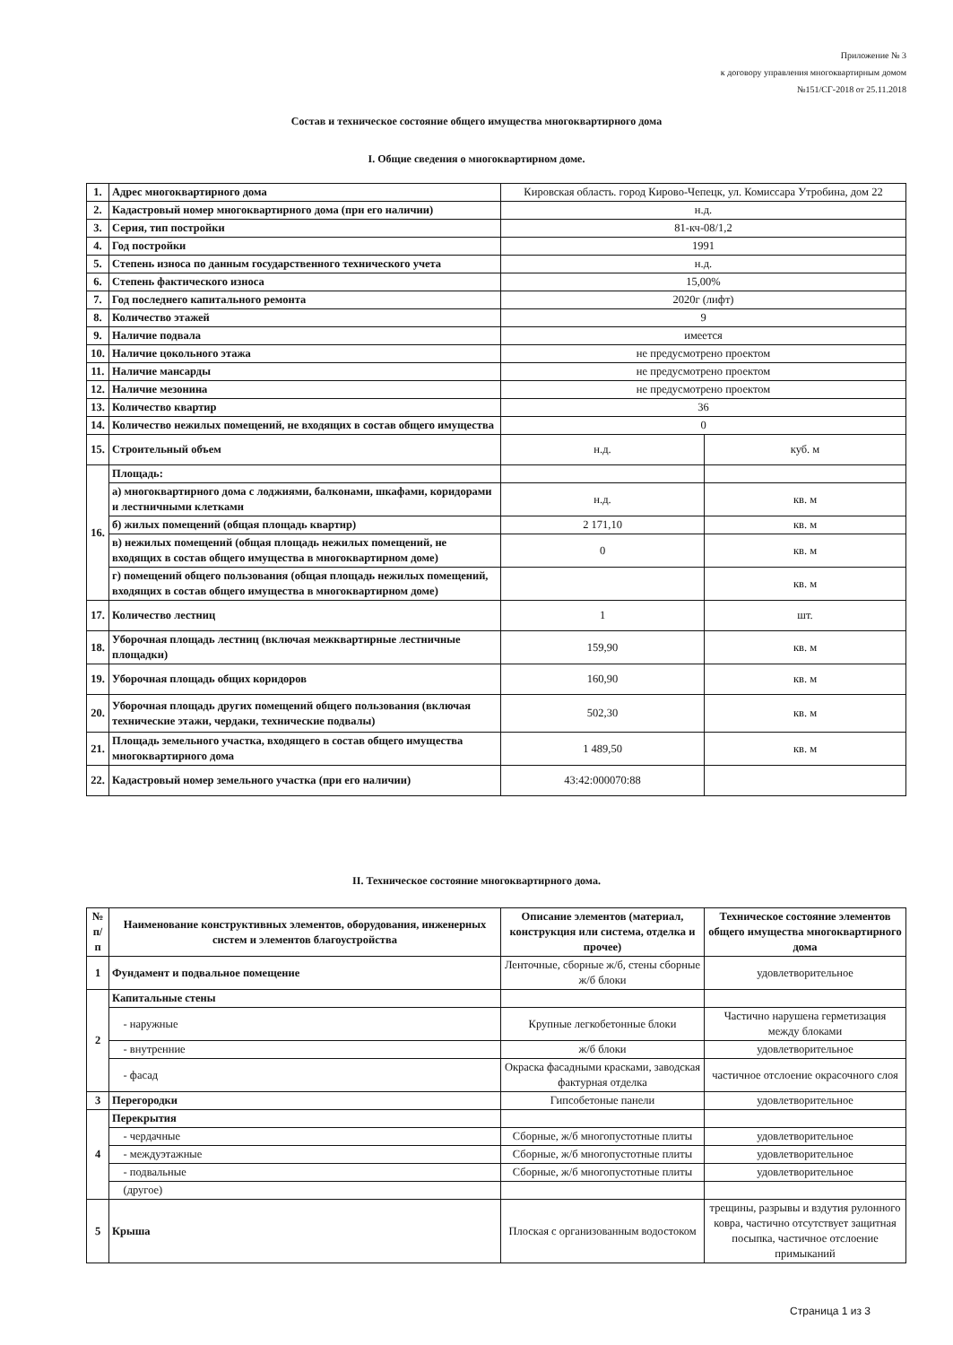Приложение № 3
к договору управления многоквартирным домом
№151/СГ-2018 от 25.11.2018
Состав и техническое состояние общего имущества многоквартирного дома
I. Общие сведения о многоквартирном доме.
| 1. | Адрес многоквартирного дома | Кировская область. город Кирово-Чепецк, ул. Комиссара Утробина, дом 22 | |
| 2. | Кадастровый номер многоквартирного дома (при его наличии) | н.д. | |
| 3. | Серия, тип постройки | 81-кч-08/1,2 | |
| 4. | Год постройки | 1991 | |
| 5. | Степень износа по данным государственного технического учета | н.д. | |
| 6. | Степень фактического износа | 15,00% | |
| 7. | Год последнего капитального ремонта | 2020г (лифт) | |
| 8. | Количество этажей | 9 | |
| 9. | Наличие подвала | имеется | |
| 10. | Наличие цокольного этажа | не предусмотрено проектом | |
| 11. | Наличие мансарды | не предусмотрено проектом | |
| 12. | Наличие мезонина | не предусмотрено проектом | |
| 13. | Количество квартир | 36 | |
| 14. | Количество нежилых помещений, не входящих в состав общего имущества | 0 | |
| 15. | Строительный объем | н.д. | куб. м |
| 16. | Площадь: | | |
| | а) многоквартирного дома с лоджиями, балконами, шкафами, коридорами и лестничными клетками | н.д. | кв. м |
| | б) жилых помещений (общая площадь квартир) | 2 171,10 | кв. м |
| | в) нежилых помещений (общая площадь нежилых помещений, не входящих в состав общего имущества в многоквартирном доме) | 0 | кв. м |
| | г) помещений общего пользования (общая площадь нежилых помещений, входящих в состав общего имущества в многоквартирном доме) | | кв. м |
| 17. | Количество лестниц | 1 | шт. |
| 18. | Уборочная площадь лестниц (включая межквартирные лестничные площадки) | 159,90 | кв. м |
| 19. | Уборочная площадь общих коридоров | 160,90 | кв. м |
| 20. | Уборочная площадь других помещений общего пользования (включая технические этажи, чердаки, технические подвалы) | 502,30 | кв. м |
| 21. | Площадь земельного участка, входящего в состав общего имущества многоквартирного дома | 1 489,50 | кв. м |
| 22. | Кадастровый номер земельного участка (при его наличии) | 43:42:000070:88 | |
II. Техническое состояние многоквартирного дома.
| № п/ п | Наименование конструктивных элементов, оборудования, инженерных систем и элементов благоустройства | Описание элементов (материал, конструкция или система, отделка и прочее) | Техническое состояние элементов общего имущества многоквартирного дома |
| --- | --- | --- | --- |
| 1 | Фундамент и подвальное помещение | Ленточные, сборные ж/б, стены сборные ж/б блоки | удовлетворительное |
| 2 | Капитальные стены | | |
| | - наружные | Крупные легкобетонные блоки | Частично нарушена герметизация между блоками |
| | - внутренние | ж/б блоки | удовлетворительное |
| | - фасад | Окраска фасадными красками, заводская фактурная отделка | частичное отслоение окрасочного слоя |
| 3 | Перегородки | Гипсобетоные панели | удовлетворительное |
| 4 | Перекрытия | | |
| | - чердачные | Сборные, ж/б многопустотные плиты | удовлетворительное |
| | - междуэтажные | Сборные, ж/б многопустотные плиты | удовлетворительное |
| | - подвальные | Сборные, ж/б многопустотные плиты | удовлетворительное |
| | (другое) | | |
| 5 | Крыша | Плоская с организованным водостоком | трещины, разрывы и вздутия рулонного ковра, частично отсутствует защитная посыпка, частичное отслоение примыканий |
Страница 1 из 3